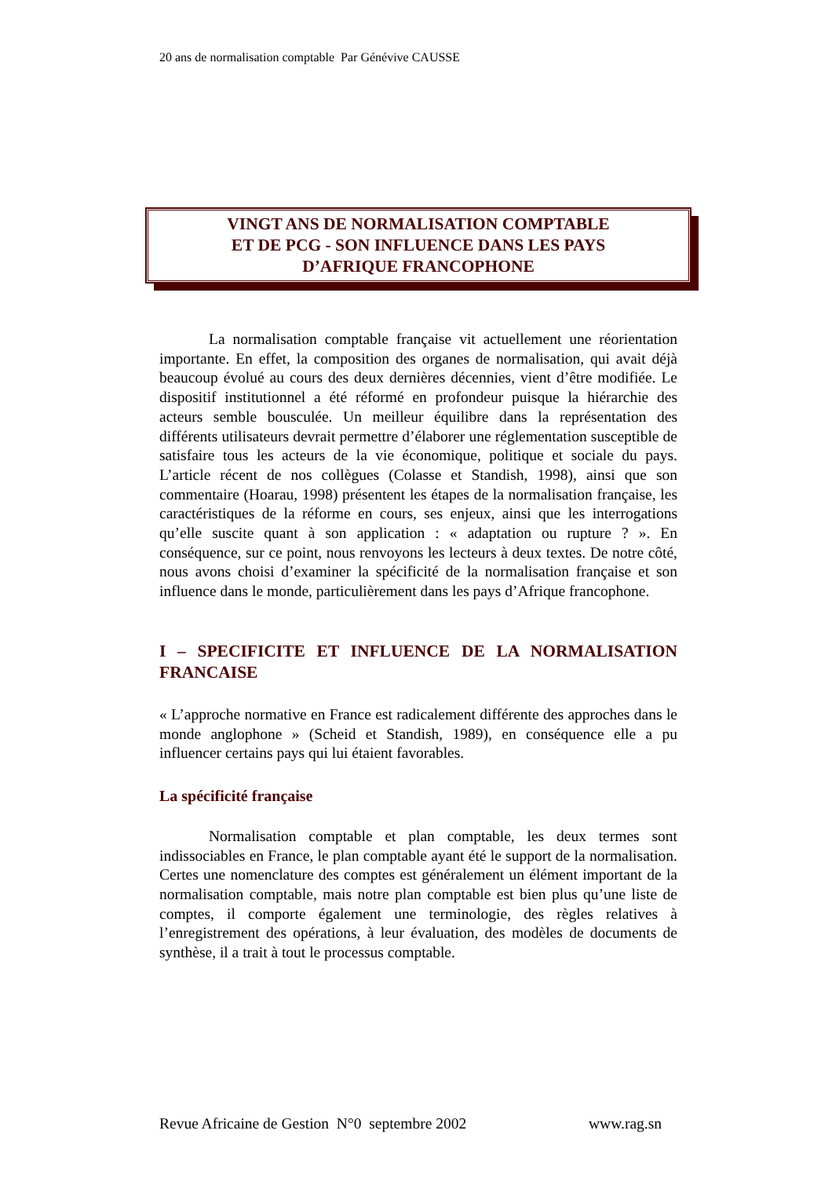20 ans de normalisation comptable Par Génévive CAUSSE
VINGT ANS DE NORMALISATION COMPTABLE
ET DE PCG - SON INFLUENCE DANS LES PAYS
D’AFRIQUE FRANCOPHONE
La normalisation comptable française vit actuellement une réorientation importante. En effet, la composition des organes de normalisation, qui avait déjà beaucoup évolué au cours des deux dernières décennies, vient d’être modifiée. Le dispositif institutionnel a été réformé en profondeur puisque la hiérarchie des acteurs semble bousculée. Un meilleur équilibre dans la représentation des différents utilisateurs devrait permettre d’élaborer une réglementation susceptible de satisfaire tous les acteurs de la vie économique, politique et sociale du pays. L’article récent de nos collègues (Colasse et Standish, 1998), ainsi que son commentaire (Hoarau, 1998) présentent les étapes de la normalisation française, les caractéristiques de la réforme en cours, ses enjeux, ainsi que les interrogations qu’elle suscite quant à son application : « adaptation ou rupture ? ». En conséquence, sur ce point, nous renvoyons les lecteurs à deux textes. De notre côté, nous avons choisi d’examiner la spécificité de la normalisation française et son influence dans le monde, particulièrement dans les pays d’Afrique francophone.
I – SPECIFICITE ET INFLUENCE DE LA NORMALISATION FRANCAISE
« L’approche normative en France est radicalement différente des approches dans le monde anglophone » (Scheid et Standish, 1989), en conséquence elle a pu influencer certains pays qui lui étaient favorables.
La spécificité française
Normalisation comptable et plan comptable, les deux termes sont indissociables en France, le plan comptable ayant été le support de la normalisation. Certes une nomenclature des comptes est généralement un élément important de la normalisation comptable, mais notre plan comptable est bien plus qu’une liste de comptes, il comporte également une terminologie, des règles relatives à l’enregistrement des opérations, à leur évaluation, des modèles de documents de synthèse, il a trait à tout le processus comptable.
Revue Africaine de Gestion N°0 septembre 2002 www.rag.sn